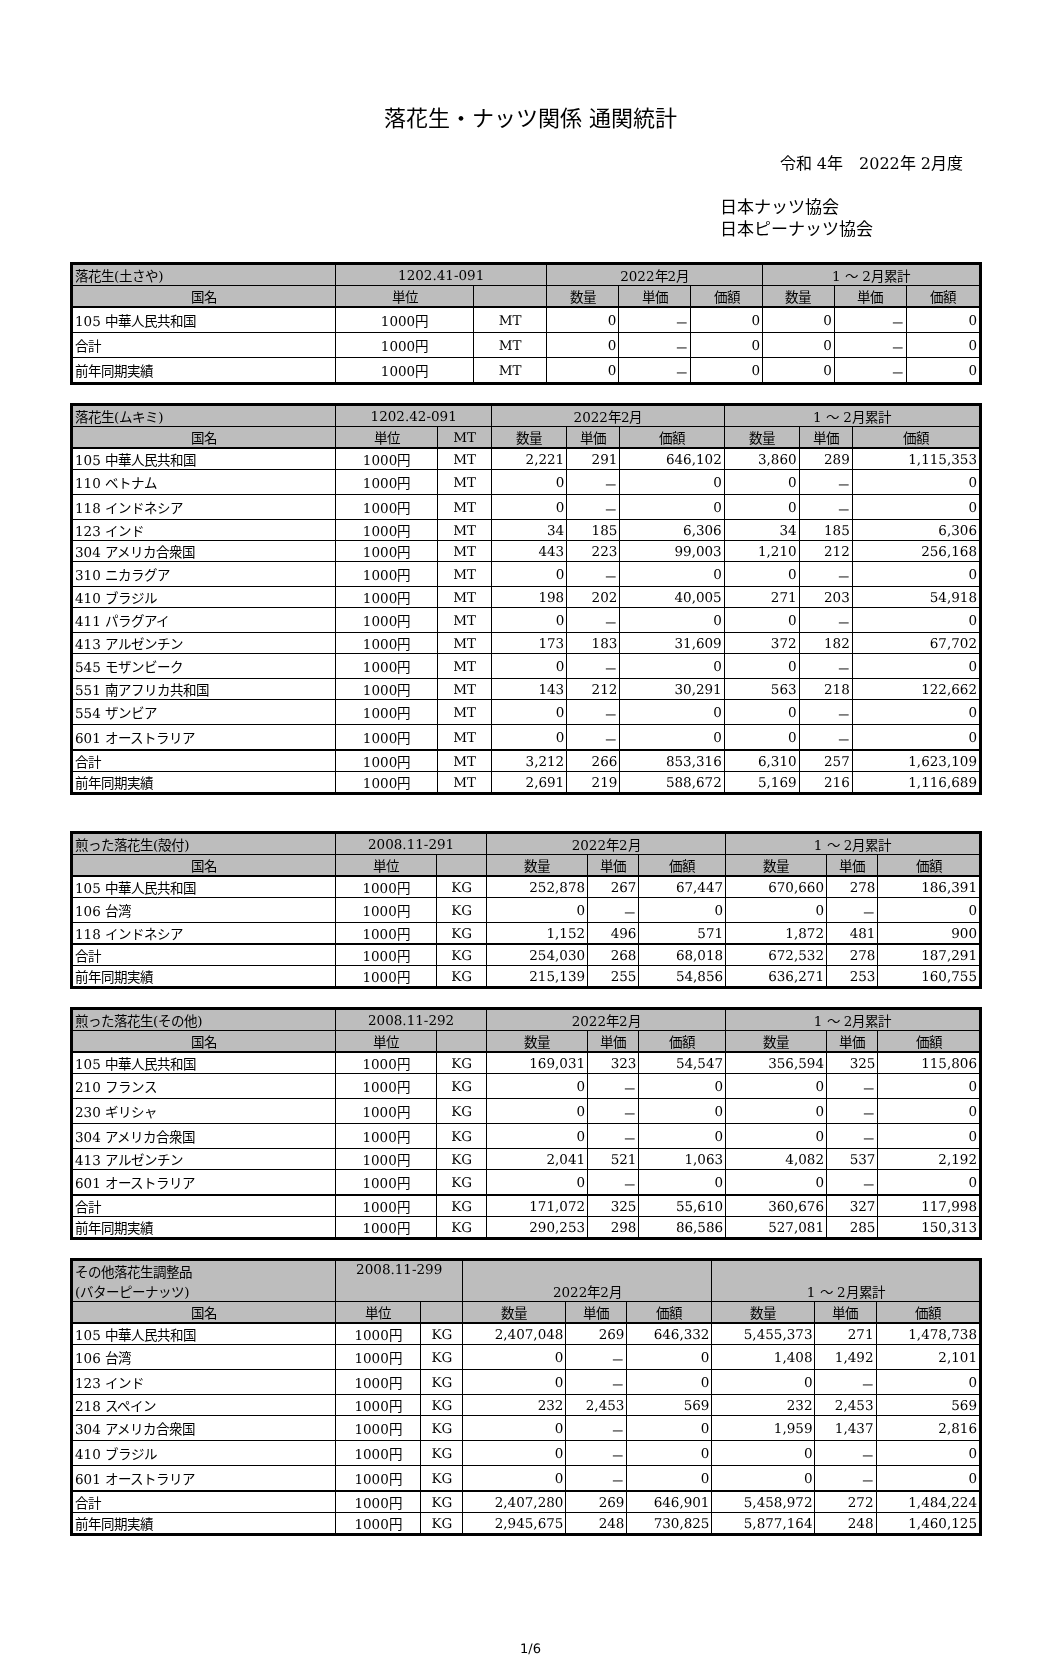落花生・ナッツ関係 通関統計
令和 4年　2022年 2月度
日本ナッツ協会
日本ピーナッツ協会
| 落花生(土さや) | 1202.41-091 | | 2022年2月 | | | 1 ～ 2月累計 | | |
| 国名 | 単位 | | 数量 | 単価 | 価額 | 数量 | 単価 | 価額 |
| 105 中華人民共和国 | 1000円 | MT | 0 | － | 0 | 0 | － | 0 |
| 合計 | 1000円 | MT | 0 | － | 0 | 0 | － | 0 |
| 前年同期実績 | 1000円 | MT | 0 | － | 0 | 0 | － | 0 |
| 落花生(ムキミ) | 1202.42-091 | | 2022年2月 | | | 1 ～ 2月累計 | | |
| 国名 | 単位 | MT | 数量 | 単価 | 価額 | 数量 | 単価 | 価額 |
| 105 中華人民共和国 | 1000円 | MT | 2,221 | 291 | 646,102 | 3,860 | 289 | 1,115,353 |
| 110 ベトナム | 1000円 | MT | 0 | － | 0 | 0 | － | 0 |
| 118 インドネシア | 1000円 | MT | 0 | － | 0 | 0 | － | 0 |
| 123 インド | 1000円 | MT | 34 | 185 | 6,306 | 34 | 185 | 6,306 |
| 304 アメリカ合衆国 | 1000円 | MT | 443 | 223 | 99,003 | 1,210 | 212 | 256,168 |
| 310 ニカラグア | 1000円 | MT | 0 | － | 0 | 0 | － | 0 |
| 410 ブラジル | 1000円 | MT | 198 | 202 | 40,005 | 271 | 203 | 54,918 |
| 411 パラグアイ | 1000円 | MT | 0 | － | 0 | 0 | － | 0 |
| 413 アルゼンチン | 1000円 | MT | 173 | 183 | 31,609 | 372 | 182 | 67,702 |
| 545 モザンビーク | 1000円 | MT | 0 | － | 0 | 0 | － | 0 |
| 551 南アフリカ共和国 | 1000円 | MT | 143 | 212 | 30,291 | 563 | 218 | 122,662 |
| 554 ザンビア | 1000円 | MT | 0 | － | 0 | 0 | － | 0 |
| 601 オーストラリア | 1000円 | MT | 0 | － | 0 | 0 | － | 0 |
| 合計 | 1000円 | MT | 3,212 | 266 | 853,316 | 6,310 | 257 | 1,623,109 |
| 前年同期実績 | 1000円 | MT | 2,691 | 219 | 588,672 | 5,169 | 216 | 1,116,689 |
| 煎った落花生(殻付) | 2008.11-291 | | 2022年2月 | | | 1 ～ 2月累計 | | |
| 国名 | 単位 | | 数量 | 単価 | 価額 | 数量 | 単価 | 価額 |
| 105 中華人民共和国 | 1000円 | KG | 252,878 | 267 | 67,447 | 670,660 | 278 | 186,391 |
| 106 台湾 | 1000円 | KG | 0 | － | 0 | 0 | － | 0 |
| 118 インドネシア | 1000円 | KG | 1,152 | 496 | 571 | 1,872 | 481 | 900 |
| 合計 | 1000円 | KG | 254,030 | 268 | 68,018 | 672,532 | 278 | 187,291 |
| 前年同期実績 | 1000円 | KG | 215,139 | 255 | 54,856 | 636,271 | 253 | 160,755 |
| 煎った落花生(その他) | 2008.11-292 | | 2022年2月 | | | 1 ～ 2月累計 | | |
| 国名 | 単位 | | 数量 | 単価 | 価額 | 数量 | 単価 | 価額 |
| 105 中華人民共和国 | 1000円 | KG | 169,031 | 323 | 54,547 | 356,594 | 325 | 115,806 |
| 210 フランス | 1000円 | KG | 0 | － | 0 | 0 | － | 0 |
| 230 ギリシャ | 1000円 | KG | 0 | － | 0 | 0 | － | 0 |
| 304 アメリカ合衆国 | 1000円 | KG | 0 | － | 0 | 0 | － | 0 |
| 413 アルゼンチン | 1000円 | KG | 2,041 | 521 | 1,063 | 4,082 | 537 | 2,192 |
| 601 オーストラリア | 1000円 | KG | 0 | － | 0 | 0 | － | 0 |
| 合計 | 1000円 | KG | 171,072 | 325 | 55,610 | 360,676 | 327 | 117,998 |
| 前年同期実績 | 1000円 | KG | 290,253 | 298 | 86,586 | 527,081 | 285 | 150,313 |
| その他落花生調整品 (バターピーナッツ) | 2008.11-299 | | 2022年2月 | | | 1 ～ 2月累計 | | |
| 国名 | 単位 | | 数量 | 単価 | 価額 | 数量 | 単価 | 価額 |
| 105 中華人民共和国 | 1000円 | KG | 2,407,048 | 269 | 646,332 | 5,455,373 | 271 | 1,478,738 |
| 106 台湾 | 1000円 | KG | 0 | － | 0 | 1,408 | 1,492 | 2,101 |
| 123 インド | 1000円 | KG | 0 | － | 0 | 0 | － | 0 |
| 218 スペイン | 1000円 | KG | 232 | 2,453 | 569 | 232 | 2,453 | 569 |
| 304 アメリカ合衆国 | 1000円 | KG | 0 | － | 0 | 1,959 | 1,437 | 2,816 |
| 410 ブラジル | 1000円 | KG | 0 | － | 0 | 0 | － | 0 |
| 601 オーストラリア | 1000円 | KG | 0 | － | 0 | 0 | － | 0 |
| 合計 | 1000円 | KG | 2,407,280 | 269 | 646,901 | 5,458,972 | 272 | 1,484,224 |
| 前年同期実績 | 1000円 | KG | 2,945,675 | 248 | 730,825 | 5,877,164 | 248 | 1,460,125 |
1/6